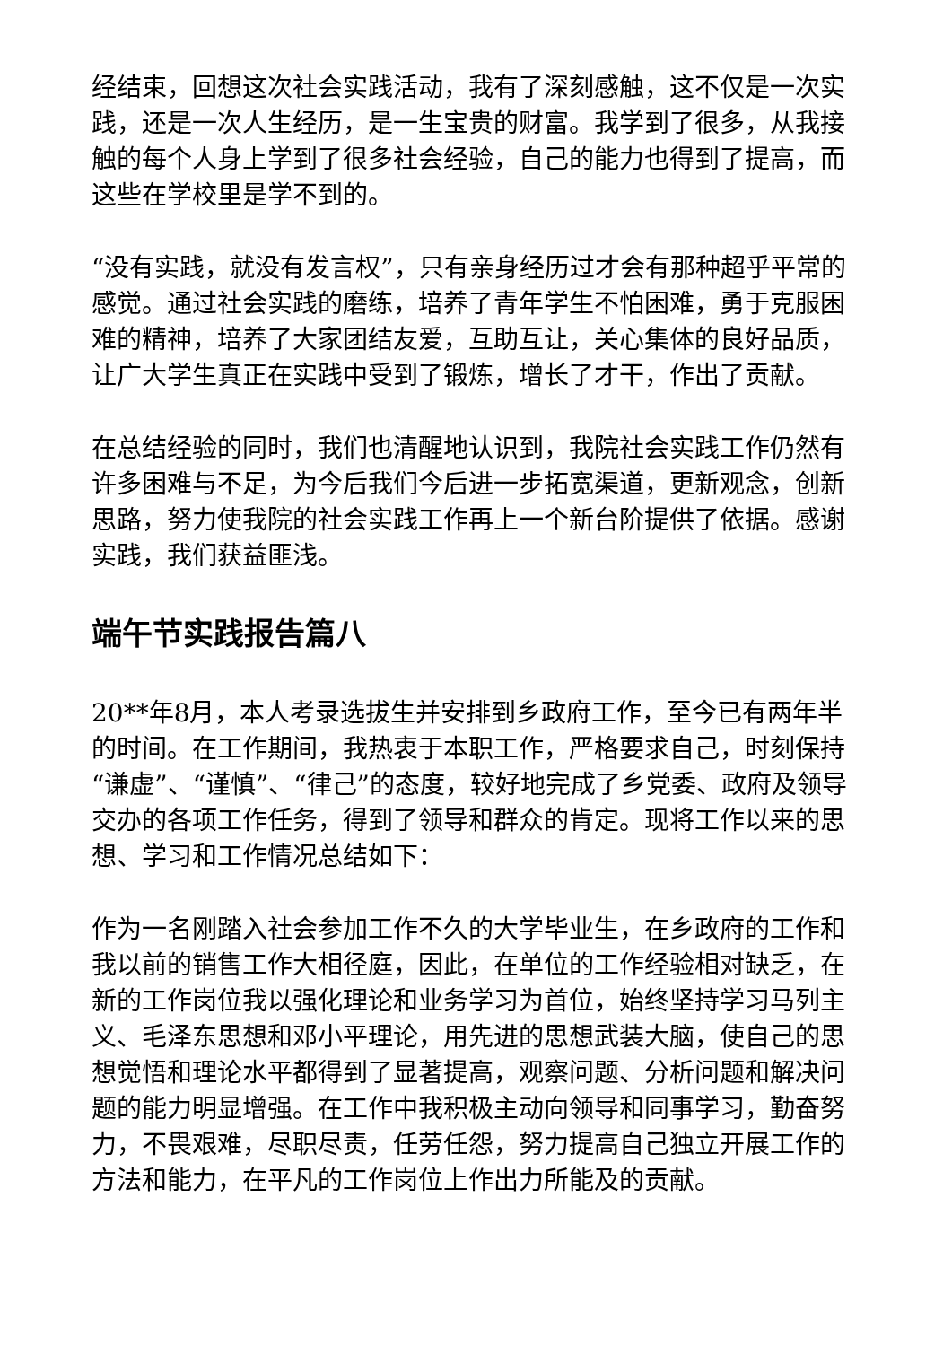经结束，回想这次社会实践活动，我有了深刻感触，这不仅是一次实践，还是一次人生经历，是一生宝贵的财富。我学到了很多，从我接触的每个人身上学到了很多社会经验，自己的能力也得到了提高，而这些在学校里是学不到的。
“没有实践，就没有发言权”，只有亲身经历过才会有那种超乎平常的感觉。通过社会实践的磨练，培养了青年学生不怕困难，勇于克服困难的精神，培养了大家团结友爱，互助互让，关心集体的良好品质，让广大学生真正在实践中受到了锻炼，增长了才干，作出了贡献。
在总结经验的同时，我们也清醒地认识到，我院社会实践工作仍然有许多困难与不足，为今后我们今后进一步拓宽渠道，更新观念，创新思路，努力使我院的社会实践工作再上一个新台阶提供了依据。感谢实践，我们获益匪浅。
端午节实践报告篇八
20**年8月，本人考录选拔生并安排到乡政府工作，至今已有两年半的时间。在工作期间，我热衷于本职工作，严格要求自己，时刻保持“谦虚”、“谨慎”、“律己”的态度，较好地完成了乡党委、政府及领导交办的各项工作任务，得到了领导和群众的肯定。现将工作以来的思想、学习和工作情况总结如下：
作为一名刚踏入社会参加工作不久的大学毕业生，在乡政府的工作和我以前的销售工作大相径庭，因此，在单位的工作经验相对缺乏，在新的工作岗位我以强化理论和业务学习为首位，始终坚持学习马列主义、毛泽东思想和邓小平理论，用先进的思想武装大脑，使自己的思想觉悟和理论水平都得到了显著提高，观察问题、分析问题和解决问题的能力明显增强。在工作中我积极主动向领导和同事学习，勤奋努力，不畏艰难，尽职尽责，任劳任怨，努力提高自己独立开展工作的方法和能力，在平凡的工作岗位上作出力所能及的贡献。